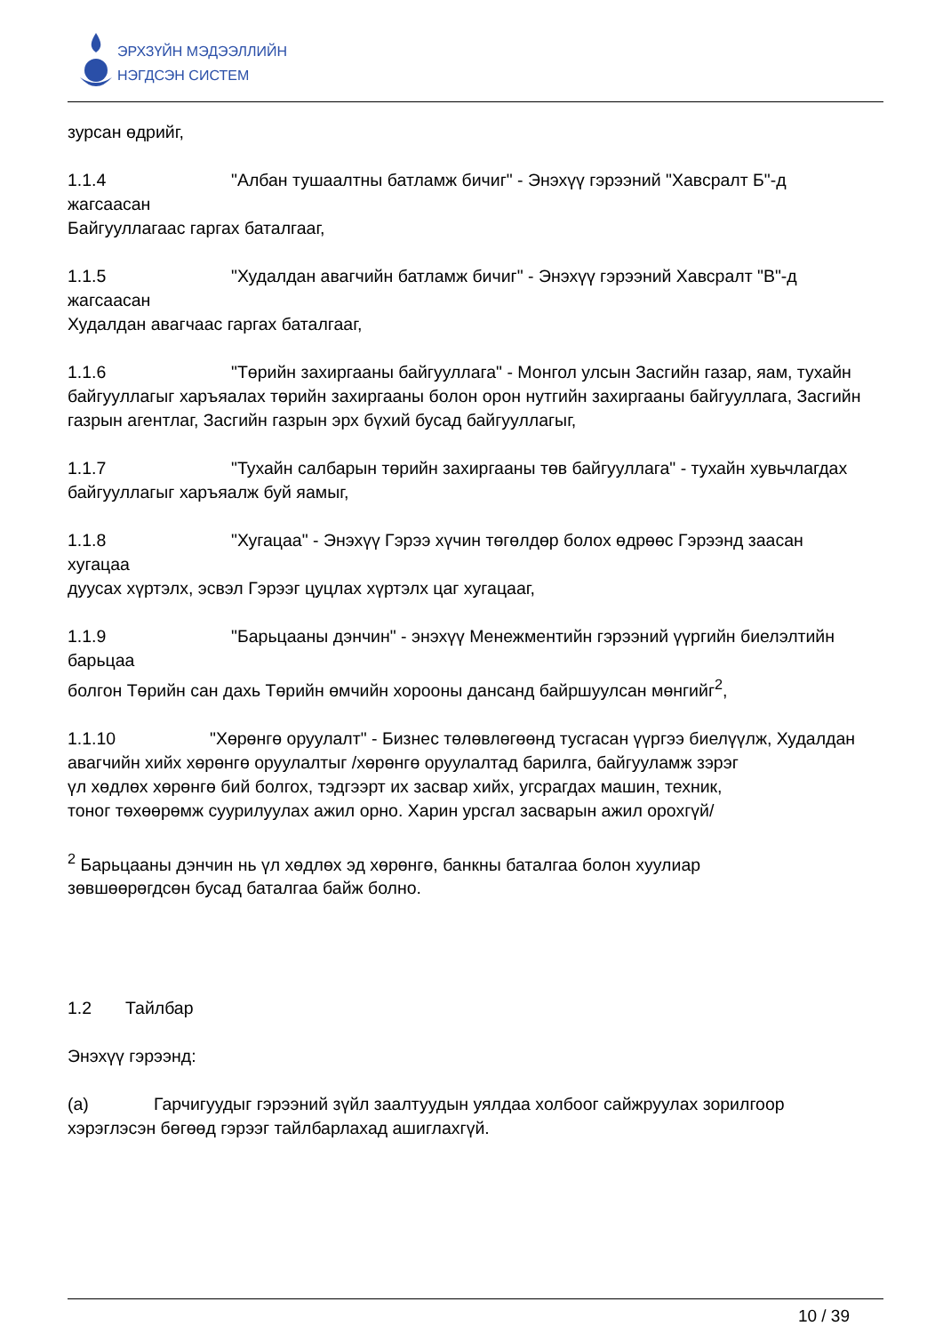ЭРХЗҮЙН МЭДЭЭЛЛИЙН
НЭГДСЭН СИСТЕМ
зурсан өдрийг,
1.1.4 "Албан тушаалтны батламж бичиг" - Энэхүү гэрээний "Хавсралт Б"-д жагсаасан
Байгууллагаас гаргах баталгааг,
1.1.5 "Худалдан авагчийн батламж бичиг" - Энэхүү гэрээний Хавсралт "В"-д жагсаасан
Худалдан авагчаас гаргах баталгааг,
1.1.6 "Төрийн захиргааны байгууллага" - Монгол улсын Засгийн газар, яам, тухайн
байгууллагыг харъяалах төрийн захиргааны болон орон нутгийн захиргааны байгууллага, Засгийн газрын агентлаг, Засгийн газрын эрх бүхий бусад байгууллагыг,
1.1.7 "Тухайн салбарын төрийн захиргааны төв байгууллага" - тухайн хувьчлагдах
байгууллагыг харъяалж буй яамыг,
1.1.8 "Хугацаа" - Энэхүү Гэрээ хүчин төгөлдөр болох өдрөөс Гэрээнд заасан хугацаа
дуусах хүртэлх, эсвэл Гэрээг цуцлах хүртэлх цаг хугацааг,
1.1.9 "Барьцааны дэнчин" - энэхүү Менежментийн гэрээний үүргийн биелэлтийн барьцаа
болгон Төрийн сан дахь Төрийн өмчийн хорооны дансанд байршуулсан мөнгийг<sup>2</sup>,
1.1.10 "Хөрөнгө оруулалт" - Бизнес төлөвлөгөөнд тусгасан үүргээ биелүүлж, Худалдан
авагчийн хийх хөрөнгө оруулалтыг /хөрөнгө оруулалтад барилга, байгууламж зэрэг
үл хөдлөх хөрөнгө бий болгох, тэдгээрт их засвар хийх, угсрагдах машин, техник,
тоног төхөөрөмж суурилуулах ажил орно. Харин урсгал засварын ажил орохгүй/
<sup>2</sup> Барьцааны дэнчин нь үл хөдлөх эд хөрөнгө, банкны баталгаа болон хуулиар
зөвшөөрөгдсөн бусад баталгаа байж болно.
1.2 Тайлбар
Энэхүү гэрээнд:
(a) Гарчигуудыг гэрээний зүйл заалтуудын уялдаа холбоог сайжруулах зорилгоор
хэрэглэсэн бөгөөд гэрээг тайлбарлахад ашиглахгүй.
10 / 39